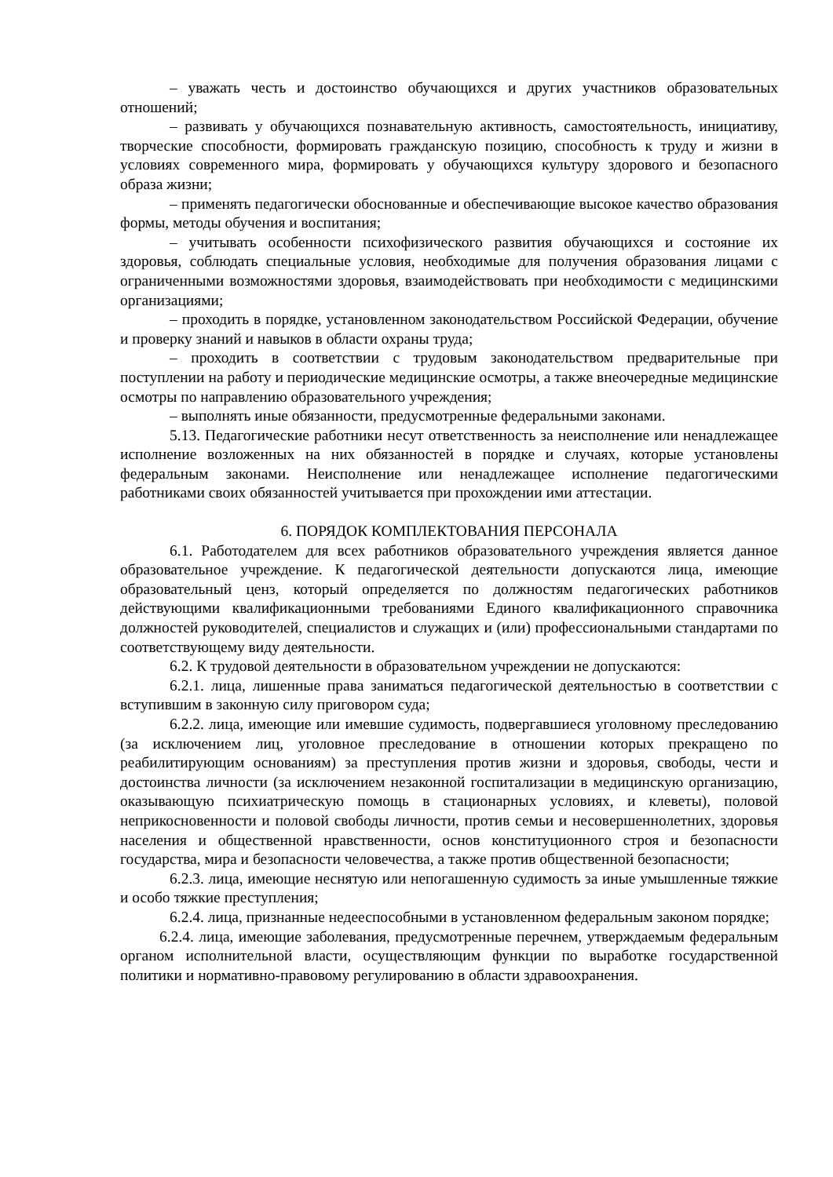– уважать честь и достоинство обучающихся и других участников образовательных отношений;
– развивать у обучающихся познавательную активность, самостоятельность, инициативу, творческие способности, формировать гражданскую позицию, способность к труду и жизни в условиях современного мира, формировать у обучающихся культуру здорового и безопасного образа жизни;
– применять педагогически обоснованные и обеспечивающие высокое качество образования формы, методы обучения и воспитания;
– учитывать особенности психофизического развития обучающихся и состояние их здоровья, соблюдать специальные условия, необходимые для получения образования лицами с ограниченными возможностями здоровья, взаимодействовать при необходимости с медицинскими организациями;
– проходить в порядке, установленном законодательством Российской Федерации, обучение и проверку знаний и навыков в области охраны труда;
– проходить в соответствии с трудовым законодательством предварительные при поступлении на работу и периодические медицинские осмотры, а также внеочередные медицинские осмотры по направлению образовательного учреждения;
– выполнять иные обязанности, предусмотренные федеральными законами.
5.13. Педагогические работники несут ответственность за неисполнение или ненадлежащее исполнение возложенных на них обязанностей в порядке и случаях, которые установлены федеральным законами. Неисполнение или ненадлежащее исполнение педагогическими работниками своих обязанностей учитывается при прохождении ими аттестации.
6. ПОРЯДОК КОМПЛЕКТОВАНИЯ ПЕРСОНАЛА
6.1. Работодателем для всех работников образовательного учреждения является данное образовательное учреждение. К педагогической деятельности допускаются лица, имеющие образовательный ценз, который определяется по должностям педагогических работников действующими квалификационными требованиями Единого квалификационного справочника должностей руководителей, специалистов и служащих и (или) профессиональными стандартами по соответствующему виду деятельности.
6.2. К трудовой деятельности в образовательном учреждении не допускаются:
6.2.1. лица, лишенные права заниматься педагогической деятельностью в соответствии с вступившим в законную силу приговором суда;
6.2.2. лица, имеющие или имевшие судимость, подвергавшиеся уголовному преследованию (за исключением лиц, уголовное преследование в отношении которых прекращено по реабилитирующим основаниям) за преступления против жизни и здоровья, свободы, чести и достоинства личности (за исключением незаконной госпитализации в медицинскую организацию, оказывающую психиатрическую помощь в стационарных условиях, и клеветы), половой неприкосновенности и половой свободы личности, против семьи и несовершеннолетних, здоровья населения и общественной нравственности, основ конституционного строя и безопасности государства, мира и безопасности человечества, а также против общественной безопасности;
6.2.3. лица, имеющие неснятую или непогашенную судимость за иные умышленные тяжкие и особо тяжкие преступления;
6.2.4. лица, признанные недееспособными в установленном федеральным законом порядке;
6.2.4. лица, имеющие заболевания, предусмотренные перечнем, утверждаемым федеральным органом исполнительной власти, осуществляющим функции по выработке государственной политики и нормативно-правовому регулированию в области здравоохранения.